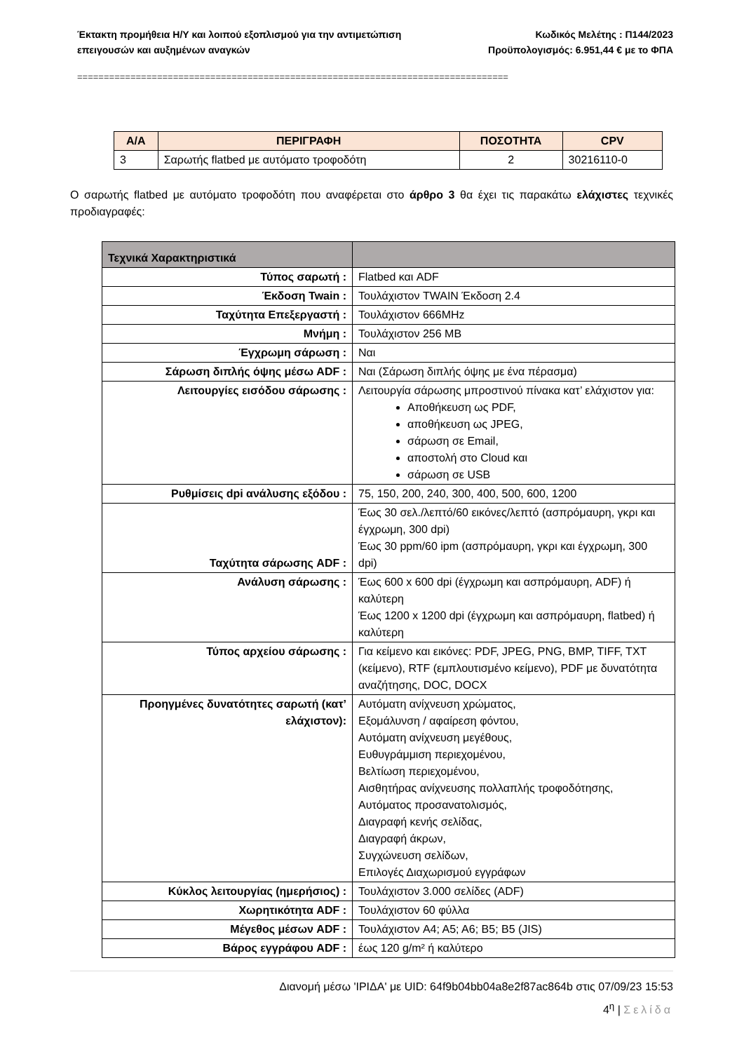Έκτακτη προμήθεια Η/Υ και λοιπού εξοπλισμού για την αντιμετώπιση
επειγουσών και αυξημένων αναγκών
Κωδικός Μελέτης : Π144/2023
Προϋπολογισμός: 6.951,44 € με το ΦΠΑ
=================================================================================
| Α/Α | ΠΕΡΙΓΡΑΦΗ | ΠΟΣΟΤΗΤΑ | CPV |
| --- | --- | --- | --- |
| 3 | Σαρωτής flatbed με αυτόματο τροφοδότη | 2 | 30216110-0 |
Ο σαρωτής flatbed με αυτόματο τροφοδότη που αναφέρεται στο άρθρο 3 θα έχει τις παρακάτω ελάχιστες τεχνικές προδιαγραφές:
| Τεχνικά Χαρακτηριστικά | |
| --- | --- |
| Τύπος σαρωτή : | Flatbed και ADF |
| Έκδοση Twain : | Τουλάχιστον TWAIN Έκδοση 2.4 |
| Ταχύτητα Επεξεργαστή : | Τουλάχιστον 666MHz |
| Μνήμη : | Τουλάχιστον 256 MB |
| Έγχρωμη σάρωση : | Ναι |
| Σάρωση διπλής όψης μέσω ADF : | Ναι (Σάρωση διπλής όψης με ένα πέρασμα) |
| Λειτουργίες εισόδου σάρωσης : | Λειτουργία σάρωσης μπροστινού πίνακα κατ’ ελάχιστον για: Αποθήκευση ως PDF, αποθήκευση ως JPEG, σάρωση σε Email, αποστολή στο Cloud και σάρωση σε USB |
| Ρυθμίσεις dpi ανάλυσης εξόδου : | 75, 150, 200, 240, 300, 400, 500, 600, 1200 |
| Ταχύτητα σάρωσης ADF : | Έως 30 σελ./λεπτό/60 εικόνες/λεπτό (ασπρόμαυρη, γκρι και έγχρωμη, 300 dpi) Έως 30 ppm/60 ipm (ασπρόμαυρη, γκρι και έγχρωμη, 300 dpi) |
| Ανάλυση σάρωσης : | Έως 600 x 600 dpi (έγχρωμη και ασπρόμαυρη, ADF) ή καλύτερη Έως 1200 x 1200 dpi (έγχρωμη και ασπρόμαυρη, flatbed) ή καλύτερη |
| Τύπος αρχείου σάρωσης : | Για κείμενο και εικόνες: PDF, JPEG, PNG, BMP, TIFF, TXT (κείμενο), RTF (εμπλουτισμένο κείμενο), PDF με δυνατότητα αναζήτησης, DOC, DOCX |
| Προηγμένες δυνατότητες σαρωτή (κατ’ ελάχιστον): | Αυτόματη ανίχνευση χρώματος, Εξομάλυνση / αφαίρεση φόντου, Αυτόματη ανίχνευση μεγέθους, Ευθυγράμμιση περιεχομένου, Βελτίωση περιεχομένου, Αισθητήρας ανίχνευσης πολλαπλής τροφοδότησης, Αυτόματος προσανατολισμός, Διαγραφή κενής σελίδας, Διαγραφή άκρων, Συγχώνευση σελίδων, Επιλογές Διαχωρισμού εγγράφων |
| Κύκλος λειτουργίας (ημερήσιος) : | Τουλάχιστον 3.000 σελίδες (ADF) |
| Χωρητικότητα ADF : | Τουλάχιστον 60 φύλλα |
| Μέγεθος μέσων ADF : | Τουλάχιστον A4; A5; A6; B5; B5 (JIS) |
| Βάρος εγγράφου ADF : | έως 120 g/m² ή καλύτερο |
Διανομή μέσω 'ΙΡΙΔΑ' με UID: 64f9b04bb04a8e2f87ac864b στις 07/09/23 15:53
4<sup>η</sup> | Σελίδα